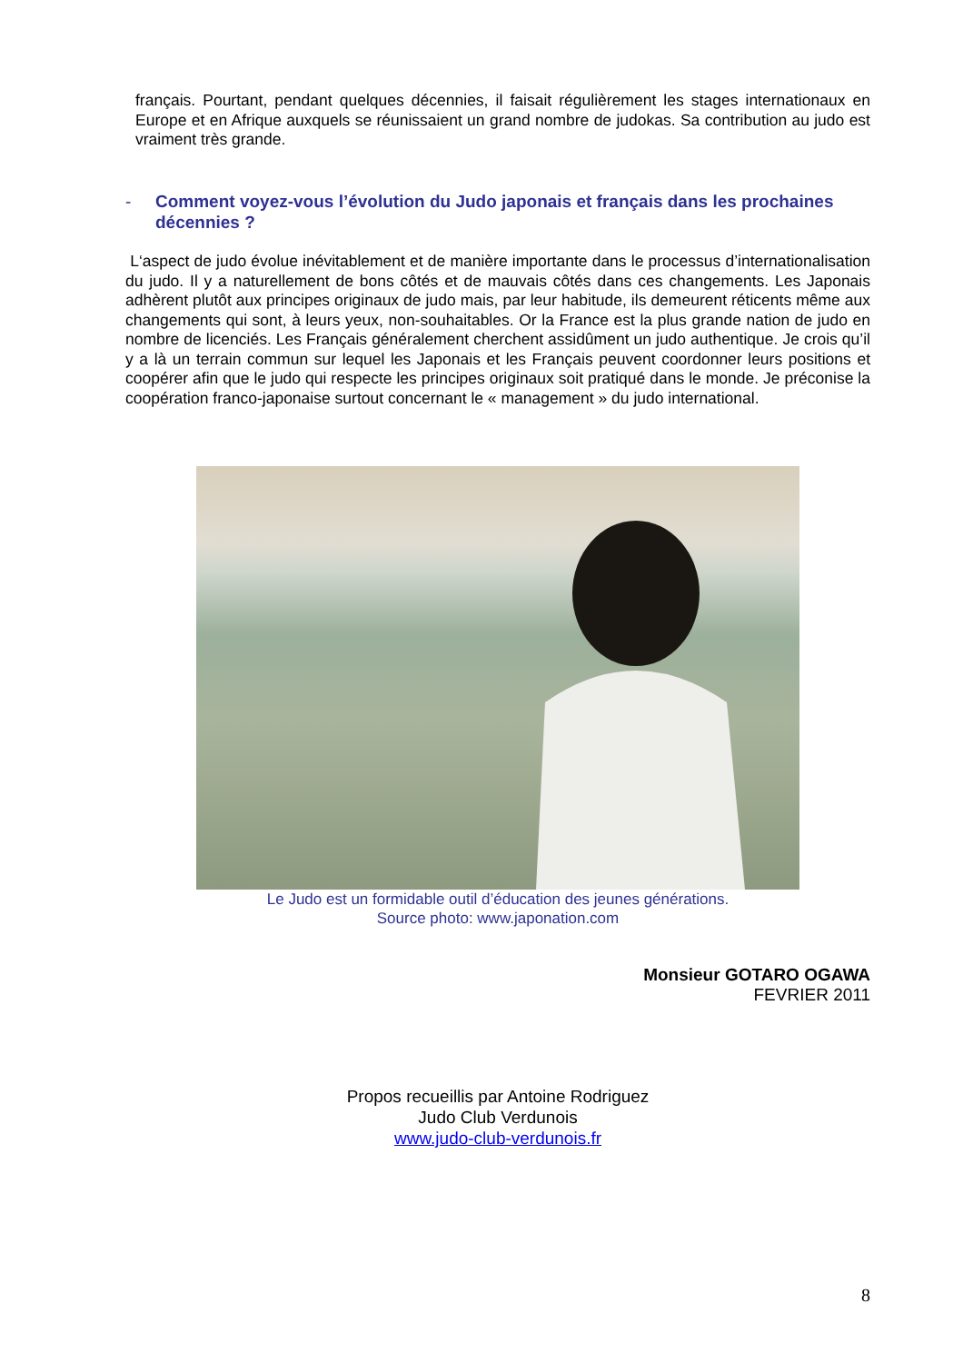français. Pourtant, pendant quelques décennies, il faisait régulièrement les stages internationaux en Europe et en Afrique auxquels se réunissaient un grand nombre de judokas. Sa contribution au judo est vraiment très grande.
- Comment voyez-vous l’évolution du Judo japonais et français dans les prochaines décennies ?
L‘aspect de judo évolue inévitablement et de manière importante dans le processus d’internationalisation du judo. Il y a naturellement de bons côtés et de mauvais côtés dans ces changements. Les Japonais adhèrent plutôt aux principes originaux de judo mais, par leur habitude, ils demeurent réticents même aux changements qui sont, à leurs yeux, non-souhaitables. Or la France est la plus grande nation de judo en nombre de licenciés. Les Français généralement cherchent assidûment un judo authentique. Je crois qu’il y a là un terrain commun sur lequel les Japonais et les Français peuvent coordonner leurs positions et coopérer afin que le judo qui respecte les principes originaux soit pratiqué dans le monde. Je préconise la coopération franco-japonaise surtout concernant le « management » du judo international.
Le Judo est un formidable outil d’éducation des jeunes générations.
Source photo: www.japonation.com
Monsieur GOTARO OGAWA
FEVRIER 2011
Propos recueillis par Antoine Rodriguez
Judo Club Verdunois
www.judo-club-verdunois.fr
8